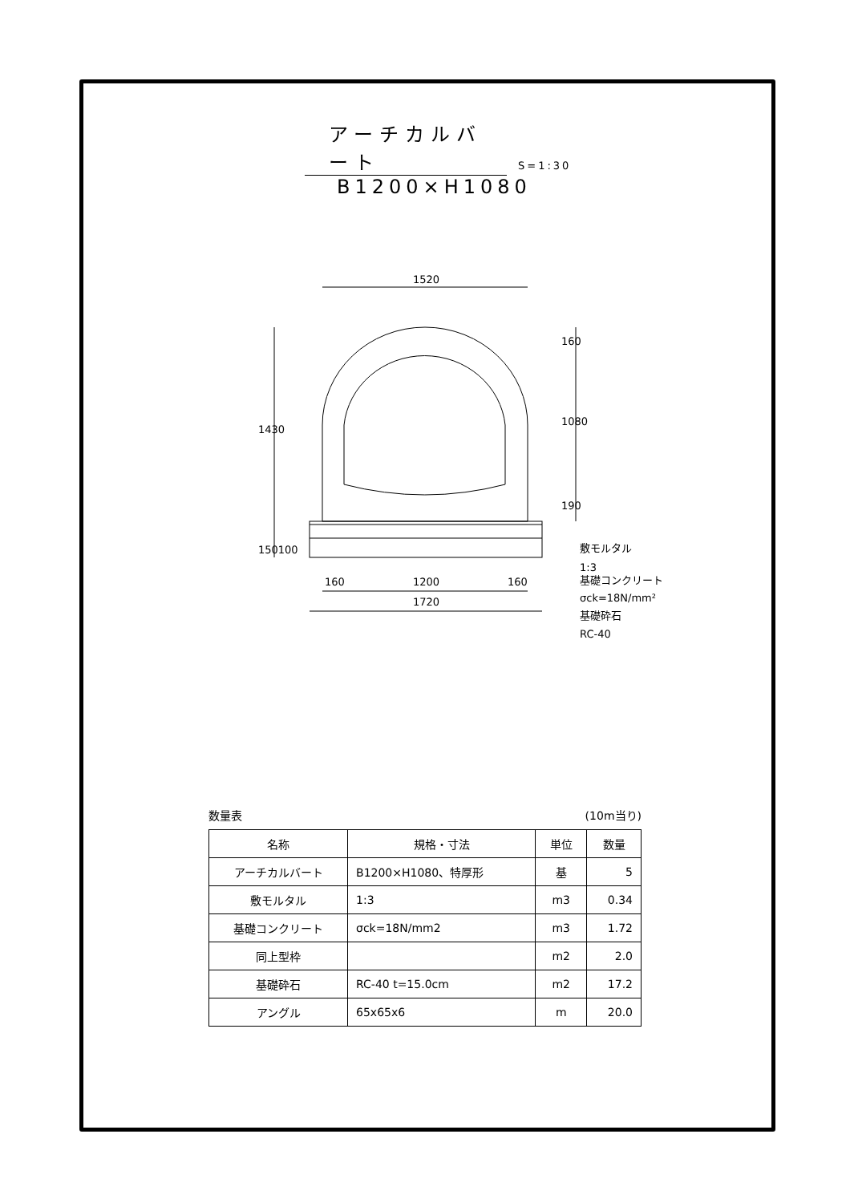アーチカルバート S=1:30
B1200×H1080
1520
1200
1720
160
160
160
1080
190
1430
150100
敷モルタル
1:3
基礎コンクリート
σck=18N/mm²
基礎砕石
RC-40
数量表 (10m当り)
| 名称 | 規格・寸法 | 単位 | 数量 |
| --- | --- | --- | --- |
| アーチカルバート | B1200×H1080、特厚形 | 基 | 5 |
| 敷モルタル | 1:3 | m3 | 0.34 |
| 基礎コンクリート | σck=18N/mm2 | m3 | 1.72 |
| 同上型枠 | | m2 | 2.0 |
| 基礎砕石 | RC-40 t=15.0cm | m2 | 17.2 |
| アングル | 65x65x6 | m | 20.0 |